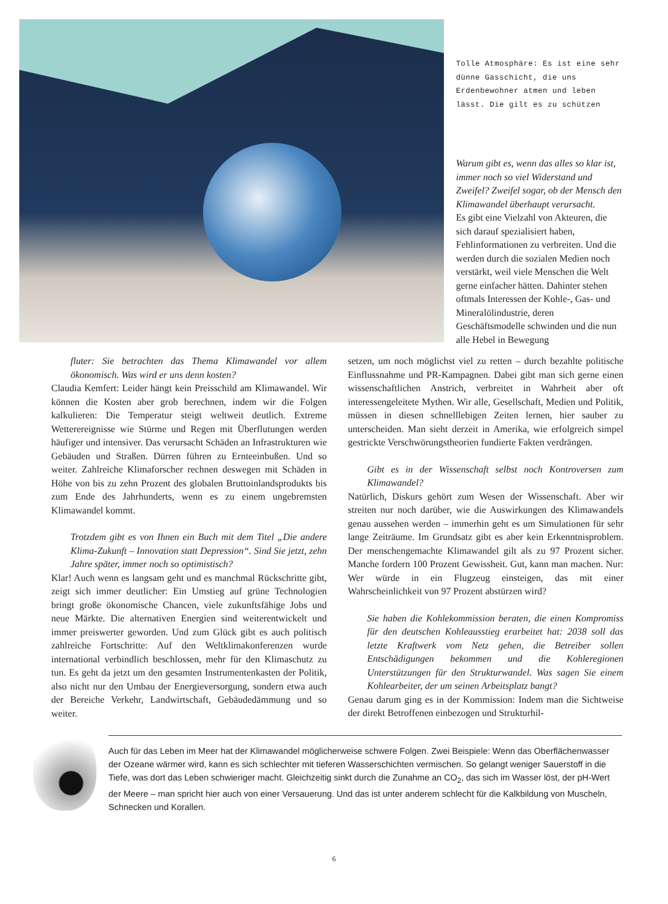Tolle Atmosphäre: Es ist eine sehr dünne Gasschicht, die uns Erdenbewohner atmen und leben lässt. Die gilt es zu schützen
Warum gibt es, wenn das alles so klar ist, immer noch so viel Widerstand und Zweifel? Zweifel sogar, ob der Mensch den Klimawandel überhaupt verursacht.
Es gibt eine Vielzahl von Akteuren, die sich darauf spezialisiert haben, Fehlinformationen zu verbreiten. Und die werden durch die sozialen Medien noch verstärkt, weil viele Menschen die Welt gerne einfacher hätten. Dahinter stehen oftmals Interessen der Kohle-, Gas- und Mineralölindustrie, deren Geschäftsmodelle schwinden und die nun alle Hebel in Bewegung
fluter: Sie betrachten das Thema Klimawandel vor allem ökonomisch. Was wird er uns denn kosten?
Claudia Kemfert: Leider hängt kein Preisschild am Klimawandel. Wir können die Kosten aber grob berechnen, indem wir die Folgen kalkulieren: Die Temperatur steigt weltweit deutlich. Extreme Wetterereignisse wie Stürme und Regen mit Überflutungen werden häufiger und intensiver. Das verursacht Schäden an Infrastrukturen wie Gebäuden und Straßen. Dürren führen zu Ernteeinbußen. Und so weiter. Zahlreiche Klimaforscher rechnen deswegen mit Schäden in Höhe von bis zu zehn Prozent des globalen Bruttoinlandsprodukts bis zum Ende des Jahrhunderts, wenn es zu einem ungebremsten Klimawandel kommt.
Trotzdem gibt es von Ihnen ein Buch mit dem Titel „Die andere Klima-Zukunft – Innovation statt Depression“. Sind Sie jetzt, zehn Jahre später, immer noch so optimistisch?
Klar! Auch wenn es langsam geht und es manchmal Rückschritte gibt, zeigt sich immer deutlicher: Ein Umstieg auf grüne Technologien bringt große ökonomische Chancen, viele zukunftsfähige Jobs und neue Märkte. Die alternativen Energien sind weiterentwickelt und immer preiswerter geworden. Und zum Glück gibt es auch politisch zahlreiche Fortschritte: Auf den Weltklimakonferenzen wurde international verbindlich beschlossen, mehr für den Klimaschutz zu tun. Es geht da jetzt um den gesamten Instrumentenkasten der Politik, also nicht nur den Umbau der Energieversorgung, sondern etwa auch der Bereiche Verkehr, Landwirtschaft, Gebäudedämmung und so weiter.
setzen, um noch möglichst viel zu retten – durch bezahlte politische Einflussnahme und PR-Kampagnen. Dabei gibt man sich gerne einen wissenschaftlichen Anstrich, verbreitet in Wahrheit aber oft interessengeleitete Mythen. Wir alle, Gesellschaft, Medien und Politik, müssen in diesen schnelllebigen Zeiten lernen, hier sauber zu unterscheiden. Man sieht derzeit in Amerika, wie erfolgreich simpel gestrickte Verschwörungstheorien fundierte Fakten verdrängen.
Gibt es in der Wissenschaft selbst noch Kontroversen zum Klimawandel?
Natürlich, Diskurs gehört zum Wesen der Wissenschaft. Aber wir streiten nur noch darüber, wie die Auswirkungen des Klimawandels genau aussehen werden – immerhin geht es um Simulationen für sehr lange Zeiträume. Im Grundsatz gibt es aber kein Erkenntnisproblem. Der menschengemachte Klimawandel gilt als zu 97 Prozent sicher. Manche fordern 100 Prozent Gewissheit. Gut, kann man machen. Nur: Wer würde in ein Flugzeug einsteigen, das mit einer Wahrscheinlichkeit von 97 Prozent abstürzen wird?
Sie haben die Kohlekommission beraten, die einen Kompromiss für den deutschen Kohleausstieg erarbeitet hat: 2038 soll das letzte Kraftwerk vom Netz gehen, die Betreiber sollen Entschädigungen bekommen und die Kohleregionen Unterstützungen für den Strukturwandel. Was sagen Sie einem Kohlearbeiter, der um seinen Arbeitsplatz bangt?
Genau darum ging es in der Kommission: Indem man die Sichtweise der direkt Betroffenen einbezogen und Strukturhil-
Auch für das Leben im Meer hat der Klimawandel möglicherweise schwere Folgen. Zwei Beispiele: Wenn das Oberflächenwasser der Ozeane wärmer wird, kann es sich schlechter mit tieferen Wasserschichten vermischen. So gelangt weniger Sauerstoff in die Tiefe, was dort das Leben schwieriger macht. Gleichzeitig sinkt durch die Zunahme an CO<sub>2</sub>, das sich im Wasser löst, der pH-Wert der Meere – man spricht hier auch von einer Versauerung. Und das ist unter anderem schlecht für die Kalkbildung von Muscheln, Schnecken und Korallen.
6